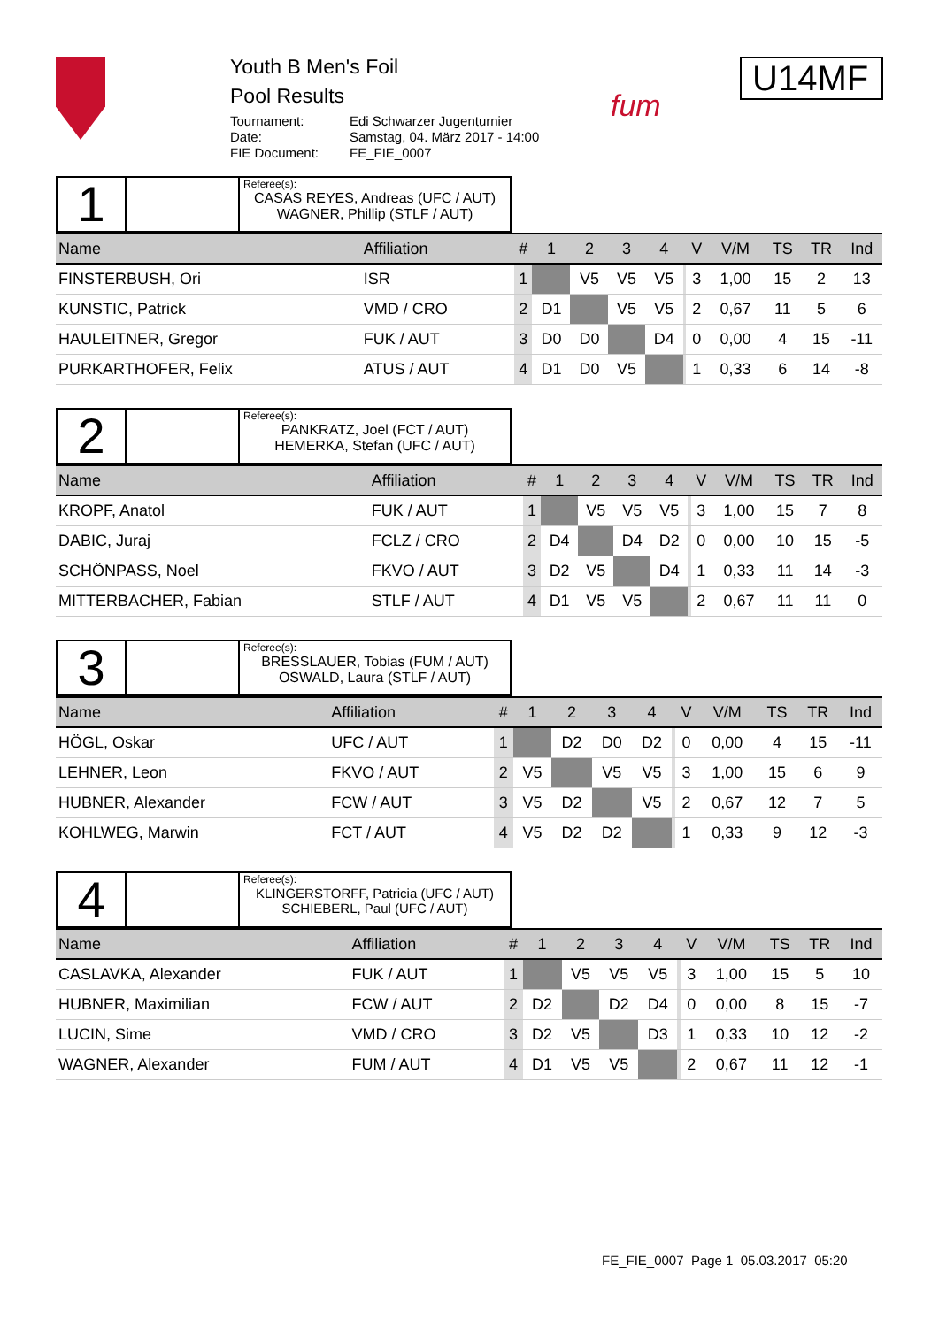Youth B Men's Foil
Pool Results
Tournament: Edi Schwarzer Jugenturnier Date: Samstag, 04. März 2017 - 14:00 FIE Document: FE_FIE_0007
fum
U14MF
1
Referee(s):
CASAS REYES, Andreas (UFC / AUT)
WAGNER, Phillip (STLF / AUT)
| Name | Affiliation | # | 1 | 2 | 3 | 4 | | V | V/M | TS | TR | Ind |
| --- | --- | --- | --- | --- | --- | --- | --- | --- | --- | --- | --- | --- |
| FINSTERBUSH, Ori | ISR | 1 | | V5 | V5 | V5 | | 3 | 1,00 | 15 | 2 | 13 |
| KUNSTIC, Patrick | VMD / CRO | 2 | D1 | | V5 | V5 | | 2 | 0,67 | 11 | 5 | 6 |
| HAULEITNER, Gregor | FUK / AUT | 3 | D0 | D0 | | D4 | | 0 | 0,00 | 4 | 15 | -11 |
| PURKARTHOFER, Felix | ATUS / AUT | 4 | D1 | D0 | V5 | | | 1 | 0,33 | 6 | 14 | -8 |
2
Referee(s):
PANKRATZ, Joel (FCT / AUT)
HEMERKA, Stefan (UFC / AUT)
| Name | Affiliation | # | 1 | 2 | 3 | 4 | | V | V/M | TS | TR | Ind |
| --- | --- | --- | --- | --- | --- | --- | --- | --- | --- | --- | --- | --- |
| KROPF, Anatol | FUK / AUT | 1 | | V5 | V5 | V5 | | 3 | 1,00 | 15 | 7 | 8 |
| DABIC, Juraj | FCLZ / CRO | 2 | D4 | | D4 | D2 | | 0 | 0,00 | 10 | 15 | -5 |
| SCHÖNPASS, Noel | FKVO / AUT | 3 | D2 | V5 | | D4 | | 1 | 0,33 | 11 | 14 | -3 |
| MITTERBACHER, Fabian | STLF / AUT | 4 | D1 | V5 | V5 | | | 2 | 0,67 | 11 | 11 | 0 |
3
Referee(s):
BRESSLAUER, Tobias (FUM / AUT)
OSWALD, Laura (STLF / AUT)
| Name | Affiliation | # | 1 | 2 | 3 | 4 | | V | V/M | TS | TR | Ind |
| --- | --- | --- | --- | --- | --- | --- | --- | --- | --- | --- | --- | --- |
| HÖGL, Oskar | UFC / AUT | 1 | | D2 | D0 | D2 | | 0 | 0,00 | 4 | 15 | -11 |
| LEHNER, Leon | FKVO / AUT | 2 | V5 | | V5 | V5 | | 3 | 1,00 | 15 | 6 | 9 |
| HUBNER, Alexander | FCW / AUT | 3 | V5 | D2 | | V5 | | 2 | 0,67 | 12 | 7 | 5 |
| KOHLWEG, Marwin | FCT / AUT | 4 | V5 | D2 | D2 | | | 1 | 0,33 | 9 | 12 | -3 |
4
Referee(s):
KLINGERSTORFF, Patricia (UFC / AUT)
SCHIEBERL, Paul (UFC / AUT)
| Name | Affiliation | # | 1 | 2 | 3 | 4 | | V | V/M | TS | TR | Ind |
| --- | --- | --- | --- | --- | --- | --- | --- | --- | --- | --- | --- | --- |
| CASLAVKA, Alexander | FUK / AUT | 1 | | V5 | V5 | V5 | | 3 | 1,00 | 15 | 5 | 10 |
| HUBNER, Maximilian | FCW / AUT | 2 | D2 | | D2 | D4 | | 0 | 0,00 | 8 | 15 | -7 |
| LUCIN, Sime | VMD / CRO | 3 | D2 | V5 | | D3 | | 1 | 0,33 | 10 | 12 | -2 |
| WAGNER, Alexander | FUM / AUT | 4 | D1 | V5 | V5 | | | 2 | 0,67 | 11 | 12 | -1 |
FE_FIE_0007 Page 1 05.03.2017 05:20